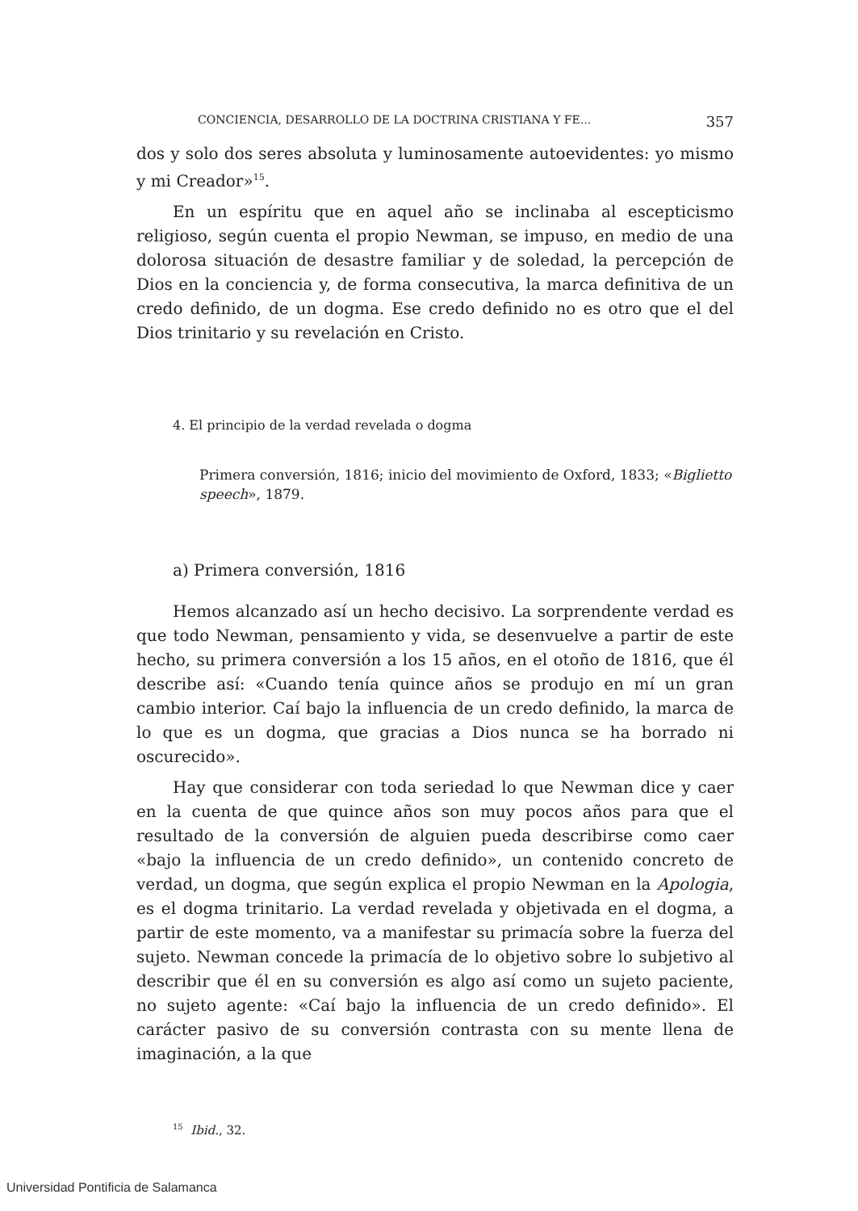CONCIENCIA, DESARROLLO DE LA DOCTRINA CRISTIANA Y FE... 357
dos y solo dos seres absoluta y luminosamente autoevidentes: yo mismo y mi Creador»<sup>15</sup>.
En un espíritu que en aquel año se inclinaba al escepticismo religioso, según cuenta el propio Newman, se impuso, en medio de una dolorosa situación de desastre familiar y de soledad, la percepción de Dios en la conciencia y, de forma consecutiva, la marca definitiva de un credo definido, de un dogma. Ese credo definido no es otro que el del Dios trinitario y su revelación en Cristo.
4. El principio de la verdad revelada o dogma
Primera conversión, 1816; inicio del movimiento de Oxford, 1833; «Biglietto speech», 1879.
a) Primera conversión, 1816
Hemos alcanzado así un hecho decisivo. La sorprendente verdad es que todo Newman, pensamiento y vida, se desenvuelve a partir de este hecho, su primera conversión a los 15 años, en el otoño de 1816, que él describe así: «Cuando tenía quince años se produjo en mí un gran cambio interior. Caí bajo la influencia de un credo definido, la marca de lo que es un dogma, que gracias a Dios nunca se ha borrado ni oscurecido».
Hay que considerar con toda seriedad lo que Newman dice y caer en la cuenta de que quince años son muy pocos años para que el resultado de la conversión de alguien pueda describirse como caer «bajo la influencia de un credo definido», un contenido concreto de verdad, un dogma, que según explica el propio Newman en la Apologia, es el dogma trinitario. La verdad revelada y objetivada en el dogma, a partir de este momento, va a manifestar su primacía sobre la fuerza del sujeto. Newman concede la primacía de lo objetivo sobre lo subjetivo al describir que él en su conversión es algo así como un sujeto paciente, no sujeto agente: «Caí bajo la influencia de un credo definido». El carácter pasivo de su conversión contrasta con su mente llena de imaginación, a la que
<sup>15</sup> Ibid., 32.
Universidad Pontificia de Salamanca